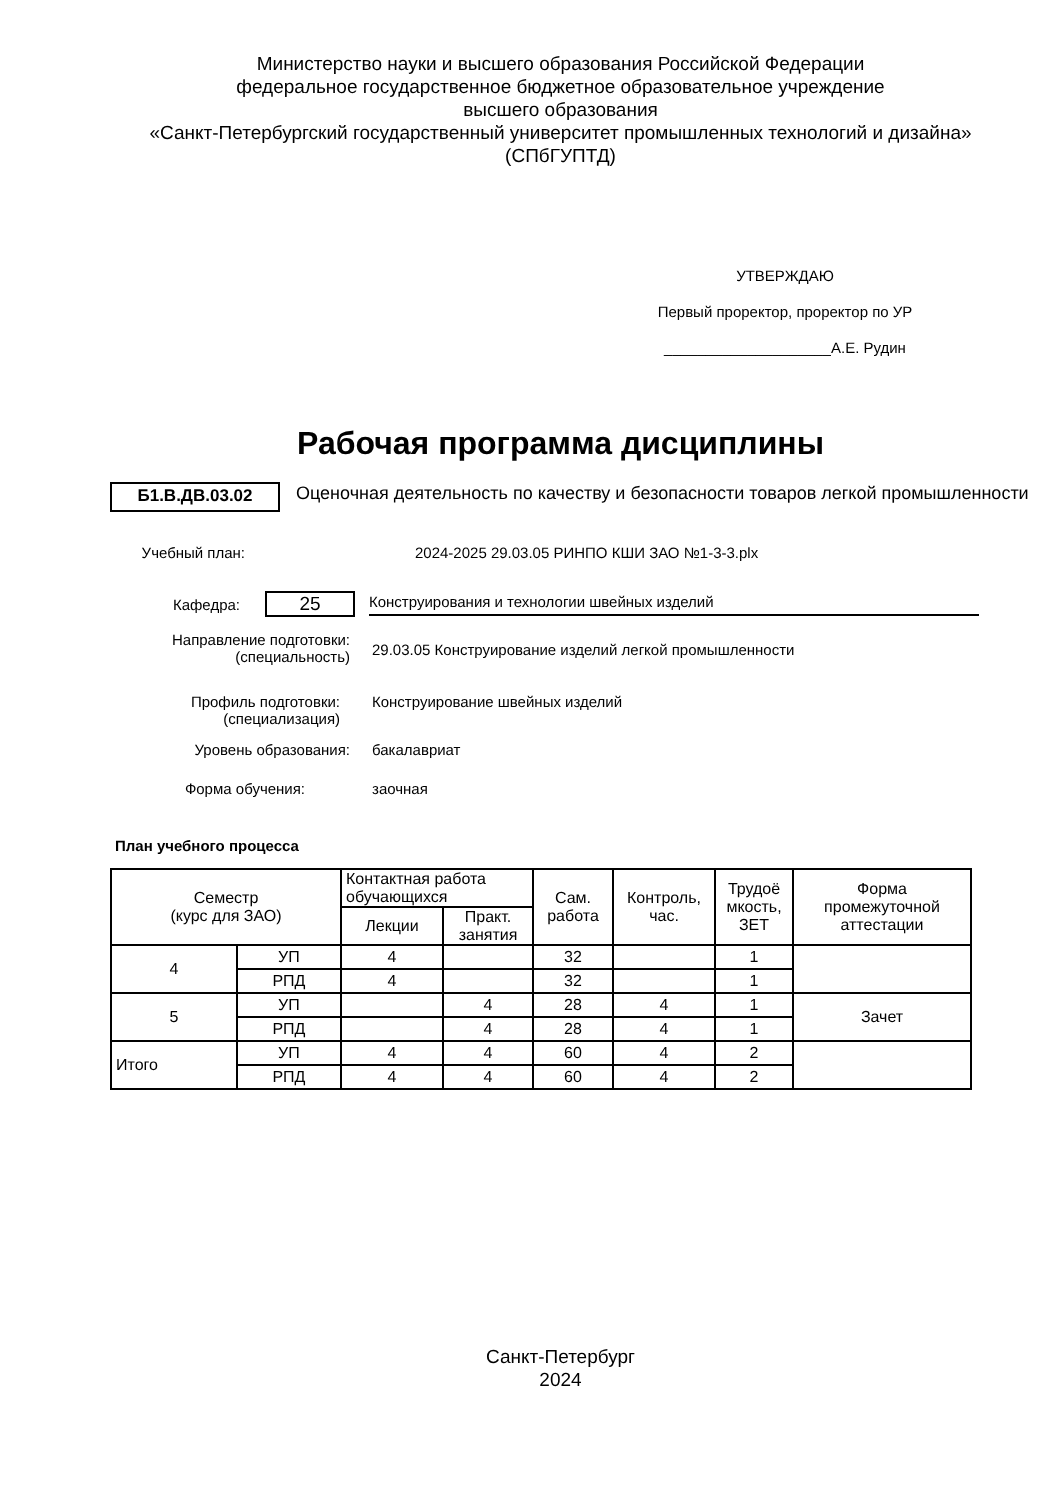Министерство науки и высшего образования Российской Федерации
федеральное государственное бюджетное образовательное учреждение
высшего образования
«Санкт-Петербургский государственный университет промышленных технологий и дизайна»
(СПбГУПТД)
УТВЕРЖДАЮ
Первый проректор, проректор по УР
____________________А.Е. Рудин
Рабочая программа дисциплины
Б1.В.ДВ.03.02
Оценочная деятельность по качеству и безопасности товаров легкой промышленности
Учебный план: 2024-2025 29.03.05 РИНПО КШИ ЗАО №1-3-3.plx
Кафедра:
25
Конструирования и технологии швейных изделий
Направление подготовки:
(специальность)
29.03.05 Конструирование изделий легкой промышленности
Профиль подготовки:
(специализация)
Конструирование швейных изделий
Уровень образования: бакалавриат
Форма обучения: заочная
План учебного процесса
| Семестр (курс для ЗАО) | | Контактная работа обучающихся | | Сам. работа | Контроль, час. | Трудоё мкость, ЗЕТ | Форма промежуточной аттестации |
| --- | --- | --- | --- | --- | --- | --- | --- |
| | | Лекции | Практ. занятия | | | | |
| 4 | УП | 4 | | 32 | | 1 | |
| | РПД | 4 | | 32 | | 1 | |
| 5 | УП | | 4 | 28 | 4 | 1 | Зачет |
| | РПД | | 4 | 28 | 4 | 1 | |
| Итого | УП | 4 | 4 | 60 | 4 | 2 | |
| | РПД | 4 | 4 | 60 | 4 | 2 | |
Санкт-Петербург
2024